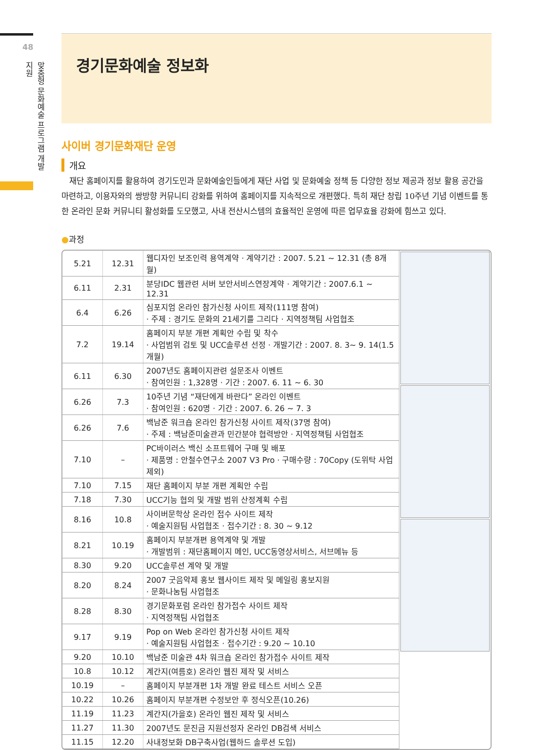48
맞춤형 문화예술 프로그램 개발지원
경기문화예술 정보화
사이버 경기문화재단 운영
개요
재단 홈페이지를 활용하여 경기도민과 문화예술인들에게 재단 사업 및 문화예술 정책 등 다양한 정보 제공과 정보 활용 공간을 마련하고, 이용자와의 쌍방향 커뮤니티 강화를 위하여 홈페이지를 지속적으로 개편했다. 특히 재단 창립 10주년 기념 이벤트를 통한 온라인 문화 커뮤니티 활성화를 도모했고, 사내 전산시스템의 효율적인 운영에 따른 업무효율 강화에 힘쓰고 있다.
●과정
| 5.21 | 12.31 | 웹디자인 보조인력 용역계약 · 계약기간 : 2007. 5.21 ~ 12.31 (총 8개월) |
| 6.11 | 2.31 | 분당IDC 웹관련 서버 보안서비스연장계약 · 계약기간 : 2007.6.1 ~ 12.31 |
| 6.4 | 6.26 | 심포지엄 온라인 참가신청 사이트 제작(111명 참여) · 주제 : 경기도 문화의 21세기를 그리다 · 지역정책팀 사업협조 |
| 7.2 | 19.14 | 홈페이지 부분 개편 계획안 수립 및 착수 · 사업범위 검토 및 UCC솔루션 선정 · 개발기간 : 2007. 8. 3~ 9. 14(1.5개월) |
| 6.11 | 6.30 | 2007년도 홈페이지관련 설문조사 이벤트 · 참여인원 : 1,328명 · 기간 : 2007. 6. 11 ~ 6. 30 |
| 6.26 | 7.3 | 10주년 기념 “재단에게 바란다” 온라인 이벤트 · 참여인원 : 620명 · 기간 : 2007. 6. 26 ~ 7. 3 |
| 6.26 | 7.6 | 백남준 워크숍 온라인 참가신청 사이트 제작(37명 참여) · 주제 : 백남준미술관과 민간분야 협력방안 · 지역정책팀 사업협조 |
| 7.10 | – | PC바이러스 백신 소프트웨어 구매 및 배포 · 제품명 : 안철수연구소 2007 V3 Pro · 구매수량 : 70Copy (도위탁 사업 제외) |
| 7.10 | 7.15 | 재단 홈페이지 부분 개편 계획안 수립 |
| 7.18 | 7.30 | UCC기능 협의 및 개발 범위 산정계획 수립 |
| 8.16 | 10.8 | 사이버문학상 온라인 접수 사이트 제작 · 예술지원팀 사업협조 · 접수기간 : 8. 30 ~ 9.12 |
| 8.21 | 10.19 | 홈페이지 부분개편 용역계약 및 개발 · 개발범위 : 재단홈페이지 메인, UCC동영상서비스, 서브메뉴 등 |
| 8.30 | 9.20 | UCC솔루션 계약 및 개발 |
| 8.20 | 8.24 | 2007 굿음악제 홍보 웹사이트 제작 및 메일링 홍보지원 · 문화나눔팀 사업협조 |
| 8.28 | 8.30 | 경기문화포럼 온라인 참가접수 사이트 제작 · 지역정책팀 사업협조 |
| 9.17 | 9.19 | Pop on Web 온라인 참가신청 사이트 제작 · 예술지원팀 사업협조 · 접수기간 : 9.20 ~ 10.10 |
| 9.20 | 10.10 | 백남준 미술관 4차 워크숍 온라인 참가접수 사이트 제작 |
| 10.8 | 10.12 | 계간지(여름호) 온라인 웹진 제작 및 서비스 |
| 10.19 | – | 홈페이지 부분개편 1차 개발 완료 테스트 서비스 오픈 |
| 10.22 | 10.26 | 홈페이지 부분개편 수정보안 후 정식오픈(10.26) |
| 11.19 | 11.23 | 계간지(가을호) 온라인 웹진 제작 및 서비스 |
| 11.27 | 11.30 | 2007년도 문진금 지원선정자 온라인 DB검색 서비스 |
| 11.15 | 12.20 | 사내정보화 DB구축사업(웹하드 솔루션 도입) |